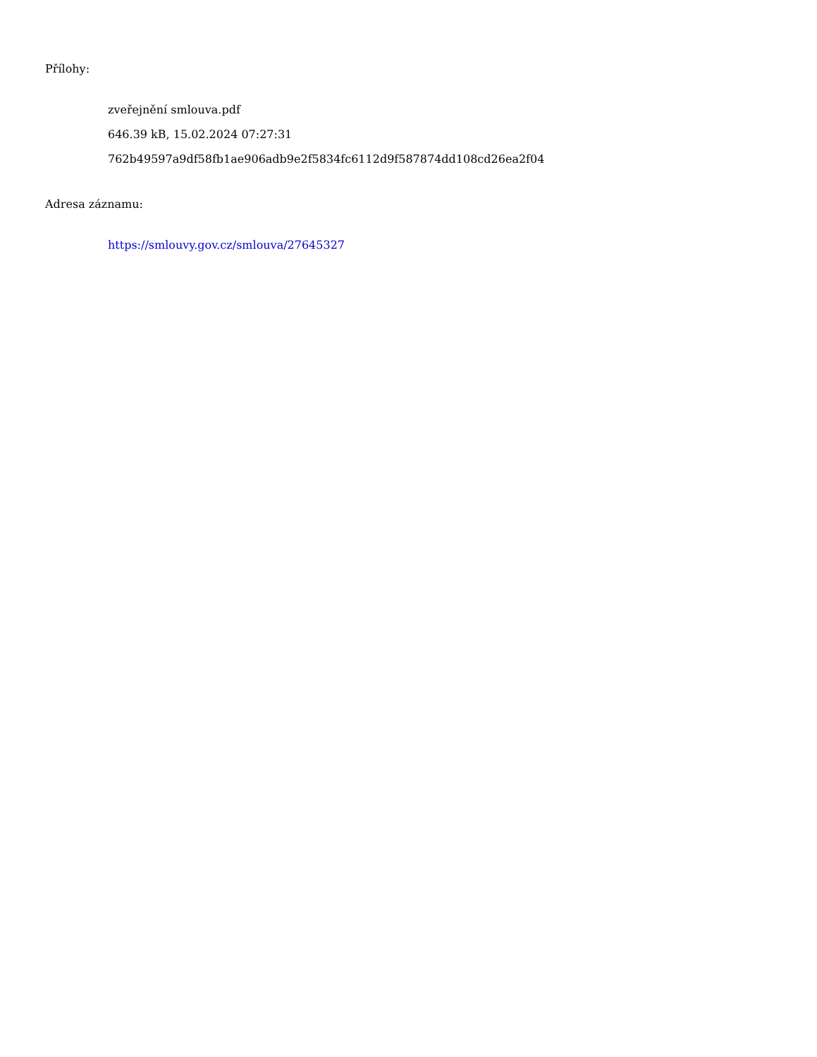Přílohy:
zveřejnění smlouva.pdf
646.39 kB, 15.02.2024 07:27:31
762b49597a9df58fb1ae906adb9e2f5834fc6112d9f587874dd108cd26ea2f04
Adresa záznamu:
https://smlouvy.gov.cz/smlouva/27645327